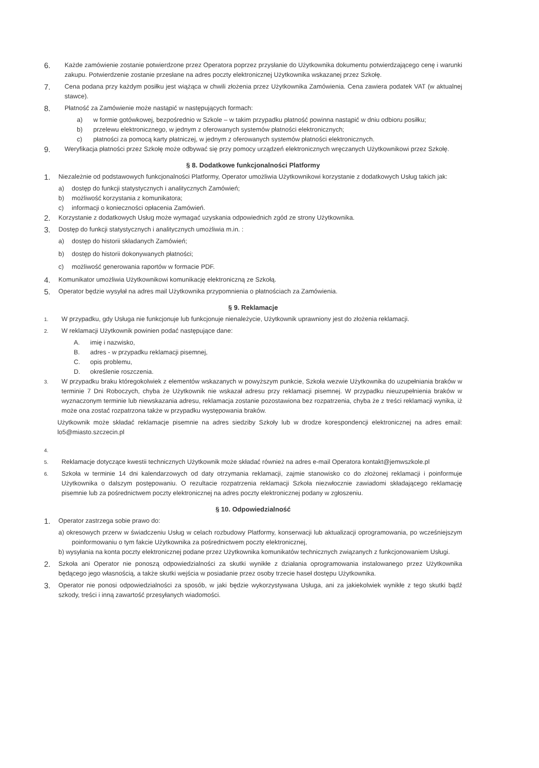6. Każde zamówienie zostanie potwierdzone przez Operatora poprzez przysłanie do Użytkownika dokumentu potwierdzającego cenę i warunki zakupu. Potwierdzenie zostanie przesłane na adres poczty elektronicznej Użytkownika wskazanej przez Szkołę.
7. Cena podana przy każdym posiłku jest wiążąca w chwili złożenia przez Użytkownika Zamówienia. Cena zawiera podatek VAT (w aktualnej stawce).
8. Płatność za Zamówienie może nastąpić w następujących formach:
a) w formie gotówkowej, bezpośrednio w Szkole – w takim przypadku płatność powinna nastąpić w dniu odbioru posiłku;
b) przelewu elektronicznego, w jednym z oferowanych systemów płatności elektronicznych;
c) płatności za pomocą karty płatniczej, w jednym z oferowanych systemów płatności elektronicznych.
9. Weryfikacja płatności przez Szkołę może odbywać się przy pomocy urządzeń elektronicznych wręczanych Użytkownikowi przez Szkołę.
§ 8. Dodatkowe funkcjonalności Platformy
1. Niezależnie od podstawowych funkcjonalności Platformy, Operator umożliwia Użytkownikowi korzystanie z dodatkowych Usług takich jak:
a) dostęp do funkcji statystycznych i analitycznych Zamówień;
b) możliwość korzystania z komunikatora;
c) informacji o konieczności opłacenia Zamówień.
2. Korzystanie z dodatkowych Usług może wymagać uzyskania odpowiednich zgód ze strony Użytkownika.
3. Dostęp do funkcji statystycznych i analitycznych umożliwia m.in. :
a) dostęp do historii składanych Zamówień;
b) dostęp do historii dokonywanych płatności;
c) możliwość generowania raportów w formacie PDF.
4. Komunikator umożliwia Użytkownikowi komunikację elektroniczną ze Szkołą.
5. Operator będzie wysyłał na adres mail Użytkownika przypomnienia o płatnościach za Zamówienia.
§ 9. Reklamacje
1. W przypadku, gdy Usługa nie funkcjonuje lub funkcjonuje nienależycie, Użytkownik uprawniony jest do złożenia reklamacji.
2. W reklamacji Użytkownik powinien podać następujące dane:
A. imię i nazwisko,
B. adres - w przypadku reklamacji pisemnej,
C. opis problemu,
D. określenie roszczenia.
3. W przypadku braku któregokolwiek z elementów wskazanych w powyższym punkcie, Szkoła wezwie Użytkownika do uzupełniania braków w terminie 7 Dni Roboczych, chyba że Użytkownik nie wskazał adresu przy reklamacji pisemnej. W przypadku nieuzupełnienia braków w wyznaczonym terminie lub niewskazania adresu, reklamacja zostanie pozostawiona bez rozpatrzenia, chyba że z treści reklamacji wynika, iż może ona zostać rozpatrzona także w przypadku występowania braków.
Użytkownik może składać reklamacje pisemnie na adres siedziby Szkoły lub w drodze korespondencji elektronicznej na adres email: lo5@miasto.szczecin.pl
4.
5. Reklamacje dotyczące kwestii technicznych Użytkownik może składać również na adres e-mail Operatora kontakt@jemwszkole.pl
6. Szkoła w terminie 14 dni kalendarzowych od daty otrzymania reklamacji, zajmie stanowisko co do złożonej reklamacji i poinformuje Użytkownika o dalszym postępowaniu. O rezultacie rozpatrzenia reklamacji Szkoła niezwłocznie zawiadomi składającego reklamację pisemnie lub za pośrednictwem poczty elektronicznej na adres poczty elektronicznej podany w zgłoszeniu.
§ 10. Odpowiedzialność
1. Operator zastrzega sobie prawo do:
a) okresowych przerw w świadczeniu Usług w celach rozbudowy Platformy, konserwacji lub aktualizacji oprogramowania, po wcześniejszym poinformowaniu o tym fakcie Użytkownika za pośrednictwem poczty elektronicznej,
b) wysyłania na konta poczty elektronicznej podane przez Użytkownika komunikatów technicznych związanych z funkcjonowaniem Usługi.
2. Szkoła ani Operator nie ponoszą odpowiedzialności za skutki wynikłe z działania oprogramowania instalowanego przez Użytkownika będącego jego własnością, a także skutki wejścia w posiadanie przez osoby trzecie haseł dostępu Użytkownika.
3. Operator nie ponosi odpowiedzialności za sposób, w jaki będzie wykorzystywana Usługa, ani za jakiekolwiek wynikłe z tego skutki bądź szkody, treści i inną zawartość przesyłanych wiadomości.